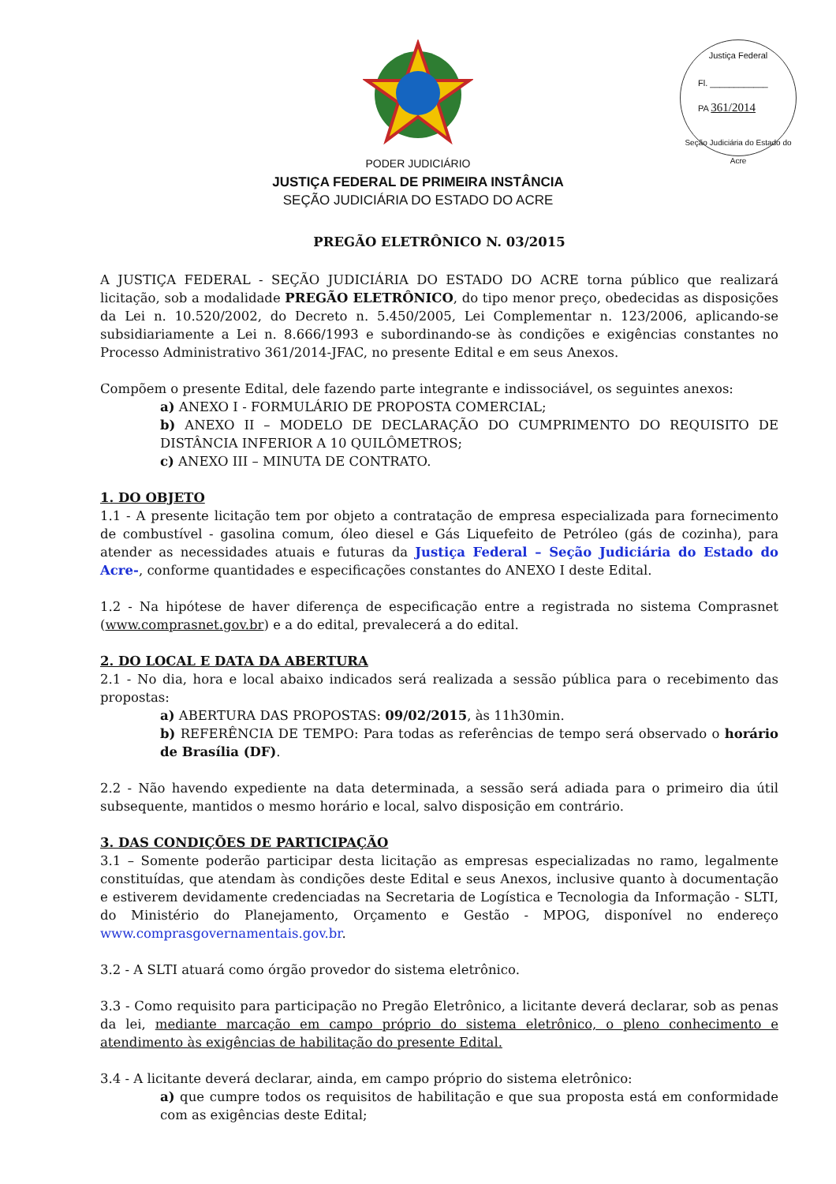Justiça Federal
Fl. ____________
PA 361/2014
Seção Judiciária do Estado do Acre
PODER JUDICIÁRIO
JUSTIÇA FEDERAL DE PRIMEIRA INSTÂNCIA
SEÇÃO JUDICIÁRIA DO ESTADO DO ACRE
PREGÃO ELETRÔNICO N. 03/2015
A JUSTIÇA FEDERAL - SEÇÃO JUDICIÁRIA DO ESTADO DO ACRE torna público que realizará licitação, sob a modalidade PREGÃO ELETRÔNICO, do tipo menor preço, obedecidas as disposições da Lei n. 10.520/2002, do Decreto n. 5.450/2005, Lei Complementar n. 123/2006, aplicando-se subsidiariamente a Lei n. 8.666/1993 e subordinando-se às condições e exigências constantes no Processo Administrativo 361/2014-JFAC, no presente Edital e em seus Anexos.
Compõem o presente Edital, dele fazendo parte integrante e indissociável, os seguintes anexos:
a) ANEXO I - FORMULÁRIO DE PROPOSTA COMERCIAL;
b) ANEXO II – MODELO DE DECLARAÇÃO DO CUMPRIMENTO DO REQUISITO DE DISTÂNCIA INFERIOR A 10 QUILÔMETROS;
c) ANEXO III – MINUTA DE CONTRATO.
1. DO OBJETO
1.1 - A presente licitação tem por objeto a contratação de empresa especializada para fornecimento de combustível - gasolina comum, óleo diesel e Gás Liquefeito de Petróleo (gás de cozinha), para atender as necessidades atuais e futuras da Justiça Federal – Seção Judiciária do Estado do Acre-, conforme quantidades e especificações constantes do ANEXO I deste Edital.
1.2 - Na hipótese de haver diferença de especificação entre a registrada no sistema Comprasnet (www.comprasnet.gov.br) e a do edital, prevalecerá a do edital.
2. DO LOCAL E DATA DA ABERTURA
2.1 - No dia, hora e local abaixo indicados será realizada a sessão pública para o recebimento das propostas:
a) ABERTURA DAS PROPOSTAS: 09/02/2015, às 11h30min.
b) REFERÊNCIA DE TEMPO: Para todas as referências de tempo será observado o horário de Brasília (DF).
2.2 - Não havendo expediente na data determinada, a sessão será adiada para o primeiro dia útil subsequente, mantidos o mesmo horário e local, salvo disposição em contrário.
3. DAS CONDIÇÕES DE PARTICIPAÇÃO
3.1 – Somente poderão participar desta licitação as empresas especializadas no ramo, legalmente constituídas, que atendam às condições deste Edital e seus Anexos, inclusive quanto à documentação e estiverem devidamente credenciadas na Secretaria de Logística e Tecnologia da Informação - SLTI, do Ministério do Planejamento, Orçamento e Gestão - MPOG, disponível no endereço www.comprasgovernamentais.gov.br.
3.2 - A SLTI atuará como órgão provedor do sistema eletrônico.
3.3 - Como requisito para participação no Pregão Eletrônico, a licitante deverá declarar, sob as penas da lei, mediante marcação em campo próprio do sistema eletrônico, o pleno conhecimento e atendimento às exigências de habilitação do presente Edital.
3.4 - A licitante deverá declarar, ainda, em campo próprio do sistema eletrônico:
a) que cumpre todos os requisitos de habilitação e que sua proposta está em conformidade com as exigências deste Edital;